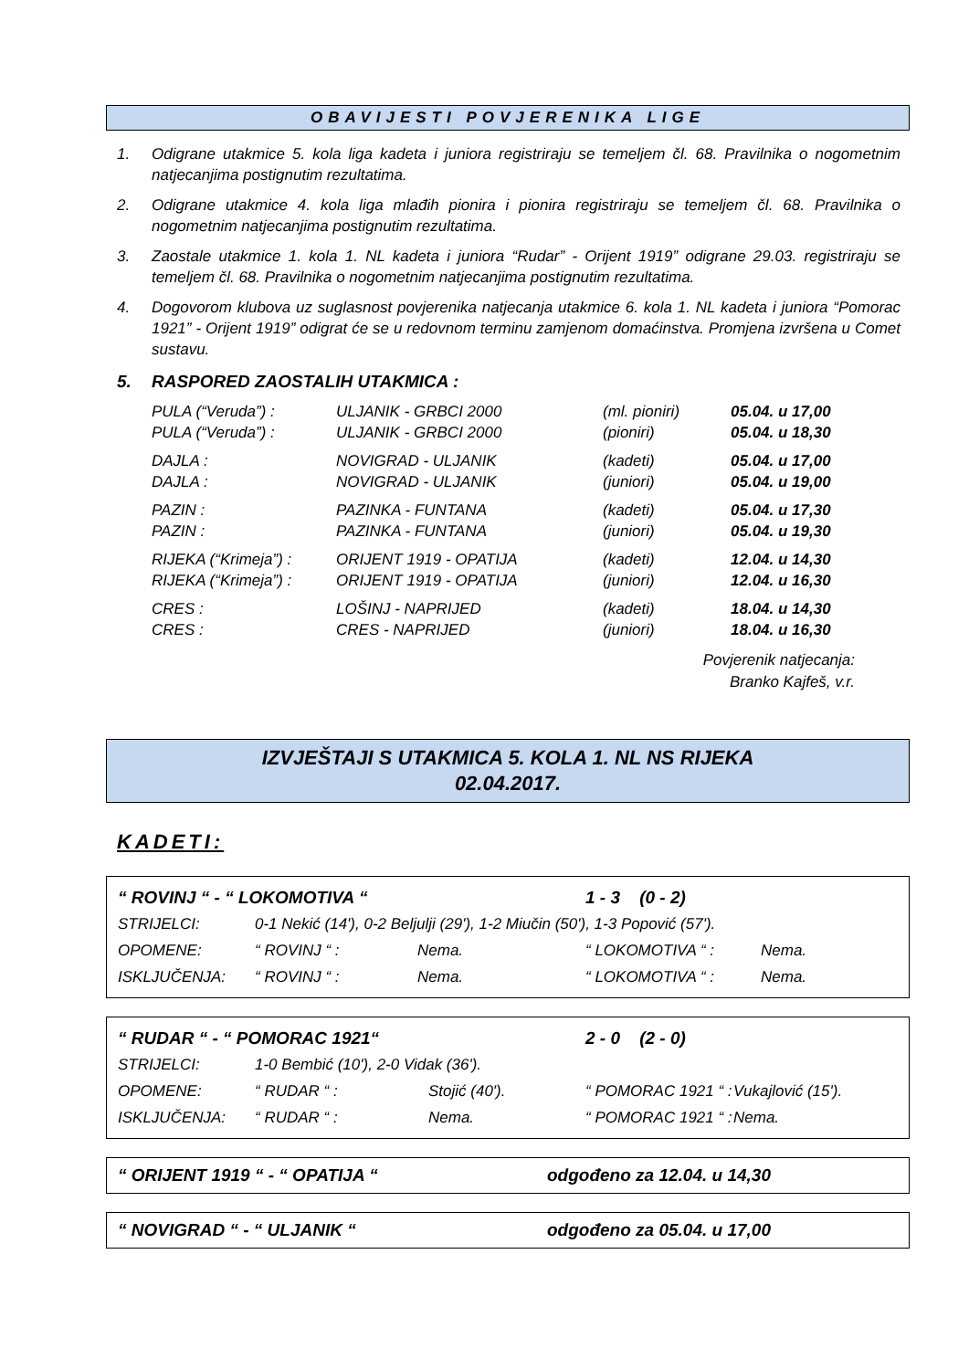OBAVIJESTI POVJERENIKA LIGE
1. Odigrane utakmice 5. kola liga kadeta i juniora registriraju se temeljem čl. 68. Pravilnika o nogometnim natjecanjima postignutim rezultatima.
2. Odigrane utakmice 4. kola liga mlađih pionira i pionira registriraju se temeljem čl. 68. Pravilnika o nogometnim natjecanjima postignutim rezultatima.
3. Zaostale utakmice 1. kola 1. NL kadeta i juniora “Rudar” - Orijent 1919” odigrane 29.03. registriraju se temeljem čl. 68. Pravilnika o nogometnim natjecanjima postignutim rezultatima.
4. Dogovorom klubova uz suglasnost povjerenika natjecanja utakmice 6. kola 1. NL kadeta i juniora “Pomorac 1921” - Orijent 1919” odigrat će se u redovnom terminu zamjenom domaćinstva. Promjena izvršena u Comet sustavu.
5. RASPORED ZAOSTALIH UTAKMICA :
| PULA (“Veruda”) : | ULJANIK - GRBCI 2000 | (ml. pioniri) | 05.04. u 17,00 |
| PULA (“Veruda”) : | ULJANIK - GRBCI 2000 | (pioniri) | 05.04. u 18,30 |
| DAJLA : | NOVIGRAD - ULJANIK | (kadeti) | 05.04. u 17,00 |
| DAJLA : | NOVIGRAD - ULJANIK | (juniori) | 05.04. u 19,00 |
| PAZIN : | PAZINKA - FUNTANA | (kadeti) | 05.04. u 17,30 |
| PAZIN : | PAZINKA - FUNTANA | (juniori) | 05.04. u 19,30 |
| RIJEKA (“Krimeja”) : | ORIJENT 1919 - OPATIJA | (kadeti) | 12.04. u 14,30 |
| RIJEKA (“Krimeja”) : | ORIJENT 1919 - OPATIJA | (juniori) | 12.04. u 16,30 |
| CRES : | LOŠINJ - NAPRIJED | (kadeti) | 18.04. u 14,30 |
| CRES : | CRES - NAPRIJED | (juniori) | 18.04. u 16,30 |
Povjerenik natjecanja:
Branko Kajfeš, v.r.
IZVJEŠTAJI S UTAKMICA 5. KOLA 1. NL NS RIJEKA
02.04.2017.
KADETI:
| “ ROVINJ “ - “ LOKOMOTIVA “ | | | 1 - 3 (0 - 2) | |
| STRIJELCI: | 0-1 Nekić (14'), 0-2 Beljulji (29'), 1-2 Miučin (50'), 1-3 Popović (57'). | | | |
| OPOMENE: | “ ROVINJ “ : | Nema. | “ LOKOMOTIVA “ : | Nema. |
| ISKLJUČENJA: | “ ROVINJ “ : | Nema. | “ LOKOMOTIVA “ : | Nema. |
| “ RUDAR “ - “ POMORAC 1921“ | | | 2 - 0 (2 - 0) | |
| STRIJELCI: | 1-0 Bembić (10'), 2-0 Vidak (36'). | | | |
| OPOMENE: | “ RUDAR “ : | Stojić (40'). | “ POMORAC 1921 “ : | Vukajlović (15'). |
| ISKLJUČENJA: | “ RUDAR “ : | Nema. | “ POMORAC 1921 “ : | Nema. |
“ ORIJENT 1919 “ - “ OPATIJA “odgođeno za 12.04. u 14,30
“ NOVIGRAD “ - “ ULJANIK “odgođeno za 05.04. u 17,00